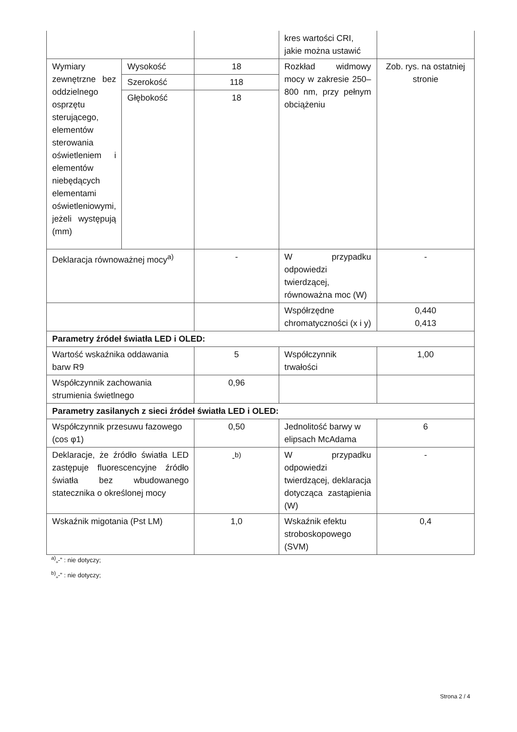| | | | kres wartości CRI, jakie można ustawić | |
| Wymiary zewnętrzne bez oddzielnego osprzętu sterującego, elementów sterowania oświetleniem i elementów niebędących elementami oświetleniowymi, jeżeli występują (mm) | Wysokość | 18 | Rozkład widmowy mocy w zakresie 250–800 nm, przy pełnym obciążeniu | Zob. rys. na ostatniej stronie |
| | Szerokość | 118 | | |
| | Głębokość | 18 | | |
| Deklaracja równoważnej mocy<sup>a)</sup> | | - | W przypadku odpowiedzi twierdzącej, równoważna moc (W) | - |
| | | | Współrzędne chromatyczności (x i y) | 0,440 0,413 |
| Parametry źródeł światła LED i OLED: | | | | |
| Wartość wskaźnika oddawania barw R9 | | 5 | Współczynnik trwałości | 1,00 |
| Współczynnik zachowania strumienia świetlnego | | 0,96 | | |
| Parametry zasilanych z sieci źródeł światła LED i OLED: | | | | |
| Współczynnik przesuwu fazowego (cos φ1) | | 0,50 | Jednolitość barwy w elipsach McAdama | 6 |
| Deklaracje, że źródło światła LED zastępuje fluorescencyjne źródło światła bez wbudowanego statecznika o określonej mocy | | -<sup>b)</sup> | W przypadku odpowiedzi twierdzącej, deklaracja dotycząca zastąpienia (W) | - |
| Wskaźnik migotania (Pst LM) | | 1,0 | Wskaźnik efektu stroboskopowego (SVM) | 0,4 |
<sup>a)</sup>„-” : nie dotyczy;
<sup>b)</sup>„-” : nie dotyczy;
Strona 2 / 4